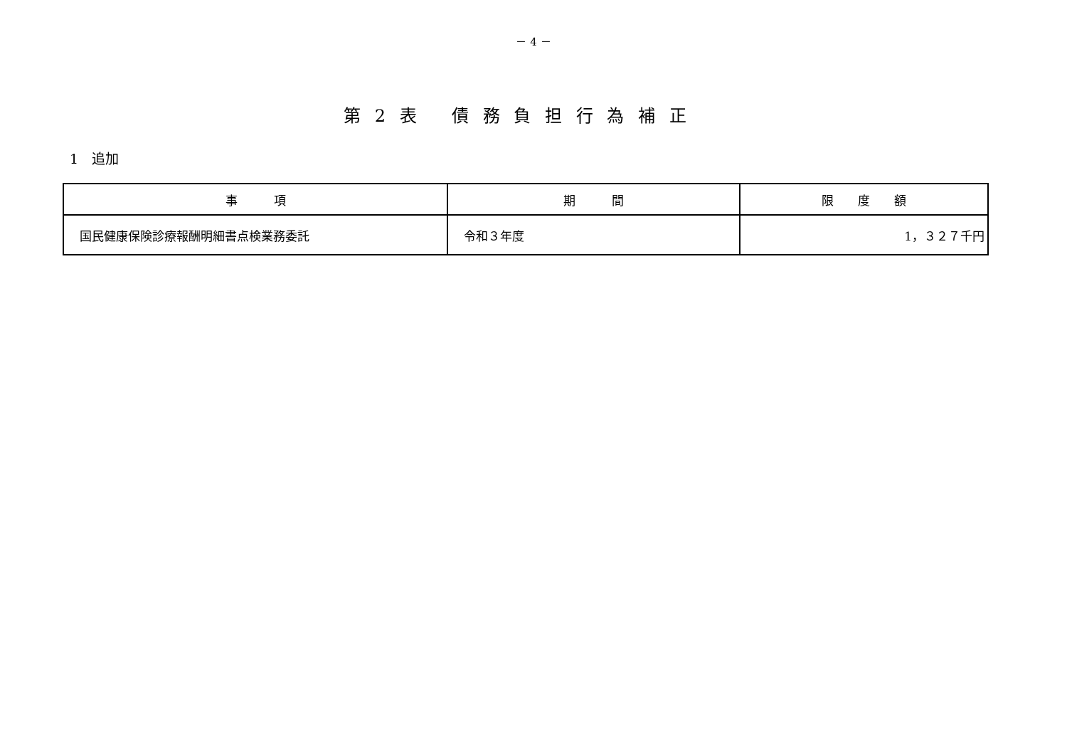－ 4 －
第 2 表　 債 務 負 担 行 為 補 正
1　追加
| 事 項 | 期 間 | 限 度 額 |
| --- | --- | --- |
| 国民健康保険診療報酬明細書点検業務委託 | 令和３年度 | 1，３２７千円 |